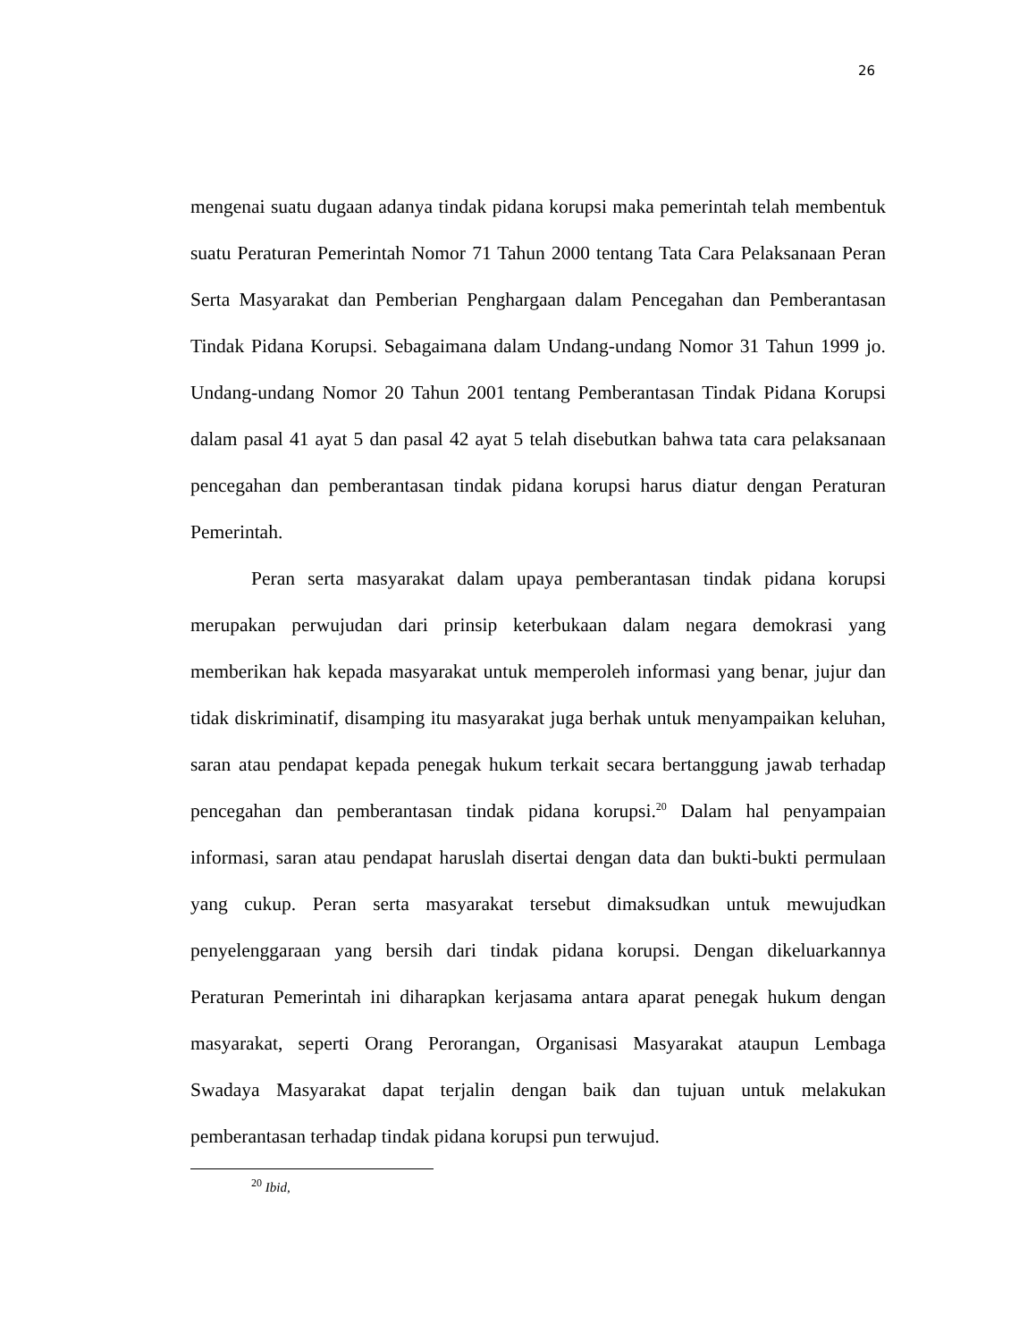26
mengenai suatu dugaan adanya tindak pidana korupsi maka pemerintah telah membentuk suatu Peraturan Pemerintah Nomor 71 Tahun 2000 tentang Tata Cara Pelaksanaan Peran Serta Masyarakat dan Pemberian Penghargaan dalam Pencegahan dan Pemberantasan Tindak Pidana Korupsi. Sebagaimana dalam Undang-undang Nomor 31 Tahun 1999 jo. Undang-undang Nomor 20 Tahun 2001 tentang Pemberantasan Tindak Pidana Korupsi dalam pasal 41 ayat 5 dan pasal 42 ayat 5 telah disebutkan bahwa tata cara pelaksanaan pencegahan dan pemberantasan tindak pidana korupsi harus diatur dengan Peraturan Pemerintah.
Peran serta masyarakat dalam upaya pemberantasan tindak pidana korupsi merupakan perwujudan dari prinsip keterbukaan dalam negara demokrasi yang memberikan hak kepada masyarakat untuk memperoleh informasi yang benar, jujur dan tidak diskriminatif, disamping itu masyarakat juga berhak untuk menyampaikan keluhan, saran atau pendapat kepada penegak hukum terkait secara bertanggung jawab terhadap pencegahan dan pemberantasan tindak pidana korupsi.<sup>20</sup> Dalam hal penyampaian informasi, saran atau pendapat haruslah disertai dengan data dan bukti-bukti permulaan yang cukup. Peran serta masyarakat tersebut dimaksudkan untuk mewujudkan penyelenggaraan yang bersih dari tindak pidana korupsi. Dengan dikeluarkannya Peraturan Pemerintah ini diharapkan kerjasama antara aparat penegak hukum dengan masyarakat, seperti Orang Perorangan, Organisasi Masyarakat ataupun Lembaga Swadaya Masyarakat dapat terjalin dengan baik dan tujuan untuk melakukan pemberantasan terhadap tindak pidana korupsi pun terwujud.
<sup>20</sup> Ibid,